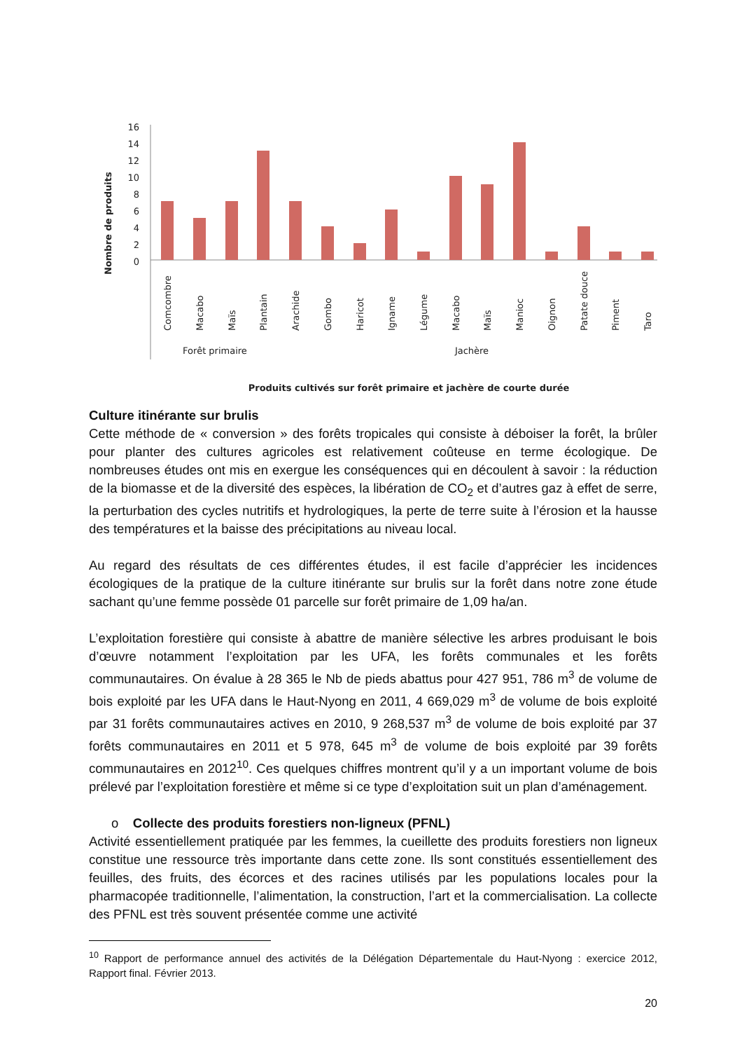Nombre de produits
16
14
12
10
8
6
4
2
0
Comcombre
Macabo
Maïs
Plantain
Arachide
Gombo
Haricot
Igname
Légume
Macabo
Maïs
Manioc
Oignon
Patate douce
Piment
Taro
Forêt primaire
Jachère
Produits cultivés sur forêt primaire et jachère de courte durée
Culture itinérante sur brulis
Cette méthode de « conversion » des forêts tropicales qui consiste à déboiser la forêt, la brûler pour planter des cultures agricoles est relativement coûteuse en terme écologique. De nombreuses études ont mis en exergue les conséquences qui en découlent à savoir : la réduction de la biomasse et de la diversité des espèces, la libération de CO<sub>2</sub> et d’autres gaz à effet de serre, la perturbation des cycles nutritifs et hydrologiques, la perte de terre suite à l’érosion et la hausse des températures et la baisse des précipitations au niveau local.
Au regard des résultats de ces différentes études, il est facile d’apprécier les incidences écologiques de la pratique de la culture itinérante sur brulis sur la forêt dans notre zone étude sachant qu’une femme possède 01 parcelle sur forêt primaire de 1,09 ha/an.
L’exploitation forestière qui consiste à abattre de manière sélective les arbres produisant le bois d’œuvre notamment l’exploitation par les UFA, les forêts communales et les forêts communautaires. On évalue à 28 365 le Nb de pieds abattus pour 427 951, 786 m<sup>3</sup> de volume de bois exploité par les UFA dans le Haut-Nyong en 2011, 4 669,029 m<sup>3</sup> de volume de bois exploité par 31 forêts communautaires actives en 2010, 9 268,537 m<sup>3</sup> de volume de bois exploité par 37 forêts communautaires en 2011 et 5 978, 645 m<sup>3</sup> de volume de bois exploité par 39 forêts communautaires en 2012<sup>10</sup>. Ces quelques chiffres montrent qu’il y a un important volume de bois prélevé par l’exploitation forestière et même si ce type d’exploitation suit un plan d’aménagement.
o Collecte des produits forestiers non-ligneux (PFNL)
Activité essentiellement pratiquée par les femmes, la cueillette des produits forestiers non ligneux constitue une ressource très importante dans cette zone. Ils sont constitués essentiellement des feuilles, des fruits, des écorces et des racines utilisés par les populations locales pour la pharmacopée traditionnelle, l’alimentation, la construction, l’art et la commercialisation. La collecte des PFNL est très souvent présentée comme une activité
<sup>10</sup> Rapport de performance annuel des activités de la Délégation Départementale du Haut-Nyong : exercice 2012, Rapport final. Février 2013.
20